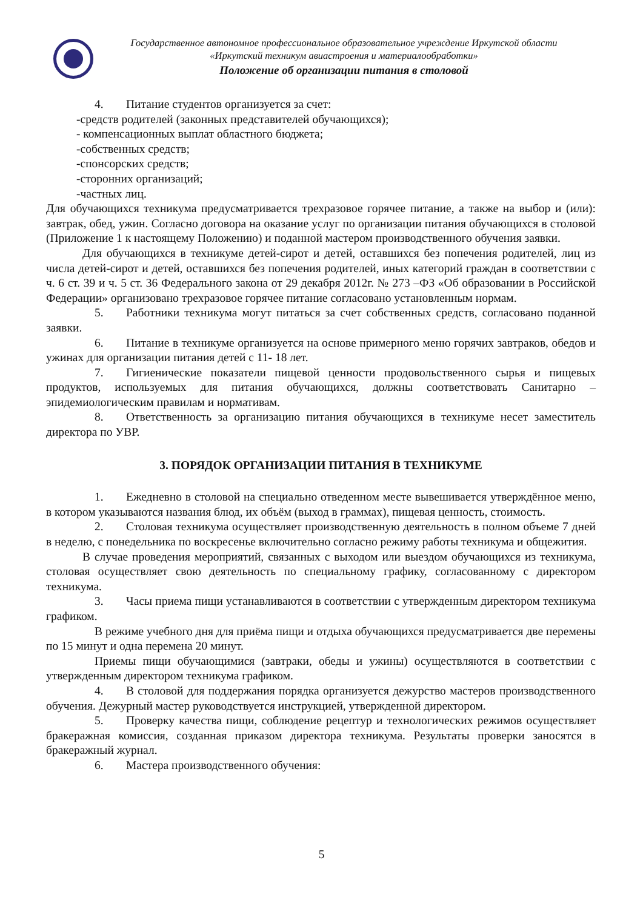Государственное автономное профессиональное образовательное учреждение Иркутской области
«Иркутский техникум авиастроения и материалообработки»
Положение об организации питания в столовой
4. Питание студентов организуется за счет:
-средств родителей (законных представителей обучающихся);
- компенсационных выплат областного бюджета;
-собственных средств;
-спонсорских средств;
-сторонних организаций;
-частных лиц.
Для обучающихся техникума предусматривается трехразовое горячее питание, а также на выбор и (или): завтрак, обед, ужин. Согласно договора на оказание услуг по организации питания обучающихся в столовой (Приложение 1 к настоящему Положению) и поданной мастером производственного обучения заявки.
Для обучающихся в техникуме детей-сирот и детей, оставшихся без попечения родителей, лиц из числа детей-сирот и детей, оставшихся без попечения родителей, иных категорий граждан в соответствии с ч. 6 ст. 39 и ч. 5 ст. 36 Федерального закона от 29 декабря 2012г. № 273 –ФЗ «Об образовании в Российской Федерации» организовано трехразовое горячее питание согласовано установленным нормам.
5. Работники техникума могут питаться за счет собственных средств, согласовано поданной заявки.
6. Питание в техникуме организуется на основе примерного меню горячих завтраков, обедов и ужинах для организации питания детей с 11- 18 лет.
7. Гигиенические показатели пищевой ценности продовольственного сырья и пищевых продуктов, используемых для питания обучающихся, должны соответствовать Санитарно – эпидемиологическим правилам и нормативам.
8. Ответственность за организацию питания обучающихся в техникуме несет заместитель директора по УВР.
3. ПОРЯДОК ОРГАНИЗАЦИИ ПИТАНИЯ В ТЕХНИКУМЕ
1. Ежедневно в столовой на специально отведенном месте вывешивается утверждённое меню, в котором указываются названия блюд, их объём (выход в граммах), пищевая ценность, стоимость.
2. Столовая техникума осуществляет производственную деятельность в полном объеме 7 дней в неделю, с понедельника по воскресенье включительно согласно режиму работы техникума и общежития.
В случае проведения мероприятий, связанных с выходом или выездом обучающихся из техникума, столовая осуществляет свою деятельность по специальному графику, согласованному с директором техникума.
3. Часы приема пищи устанавливаются в соответствии с утвержденным директором техникума графиком.
В режиме учебного дня для приёма пищи и отдыха обучающихся предусматривается две перемены по 15 минут и одна перемена 20 минут.
Приемы пищи обучающимися (завтраки, обеды и ужины) осуществляются в соответствии с утвержденным директором техникума графиком.
4. В столовой для поддержания порядка организуется дежурство мастеров производственного обучения. Дежурный мастер руководствуется инструкцией, утвержденной директором.
5. Проверку качества пищи, соблюдение рецептур и технологических режимов осуществляет бракеражная комиссия, созданная приказом директора техникума. Результаты проверки заносятся в бракеражный журнал.
6. Мастера производственного обучения:
5